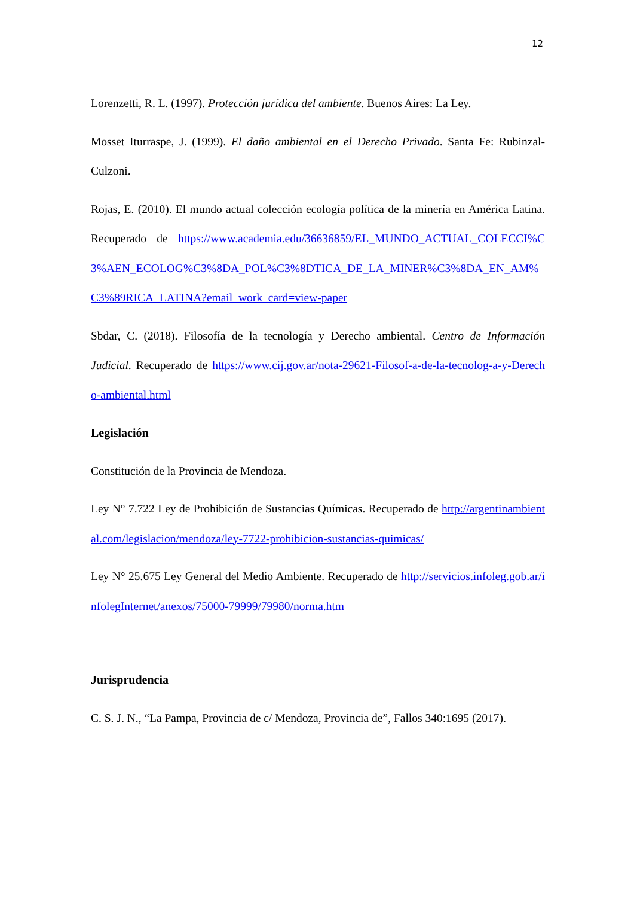12
Lorenzetti, R. L. (1997). Protección jurídica del ambiente. Buenos Aires: La Ley.
Mosset Iturraspe, J. (1999). El daño ambiental en el Derecho Privado. Santa Fe: Rubinzal-Culzoni.
Rojas, E. (2010). El mundo actual colección ecología política de la minería en América Latina. Recuperado de https://www.academia.edu/36636859/EL_MUNDO_ACTUAL_COLECCI%C3%AEN_ECOLOG%C3%8DA_POL%C3%8DTICA_DE_LA_MINER%C3%8DA_EN_AM%C3%89RICA_LATINA?email_work_card=view-paper
Sbdar, C. (2018). Filosofía de la tecnología y Derecho ambiental. Centro de Información Judicial. Recuperado de https://www.cij.gov.ar/nota-29621-Filosof-a-de-la-tecnolog-a-y-Derecho-ambiental.html
Legislación
Constitución de la Provincia de Mendoza.
Ley N° 7.722 Ley de Prohibición de Sustancias Químicas. Recuperado de http://argentinambiental.com/legislacion/mendoza/ley-7722-prohibicion-sustancias-quimicas/
Ley N° 25.675 Ley General del Medio Ambiente. Recuperado de http://servicios.infoleg.gob.ar/infolegInternet/anexos/75000-79999/79980/norma.htm
Jurisprudencia
C. S. J. N., “La Pampa, Provincia de c/ Mendoza, Provincia de”, Fallos 340:1695 (2017).